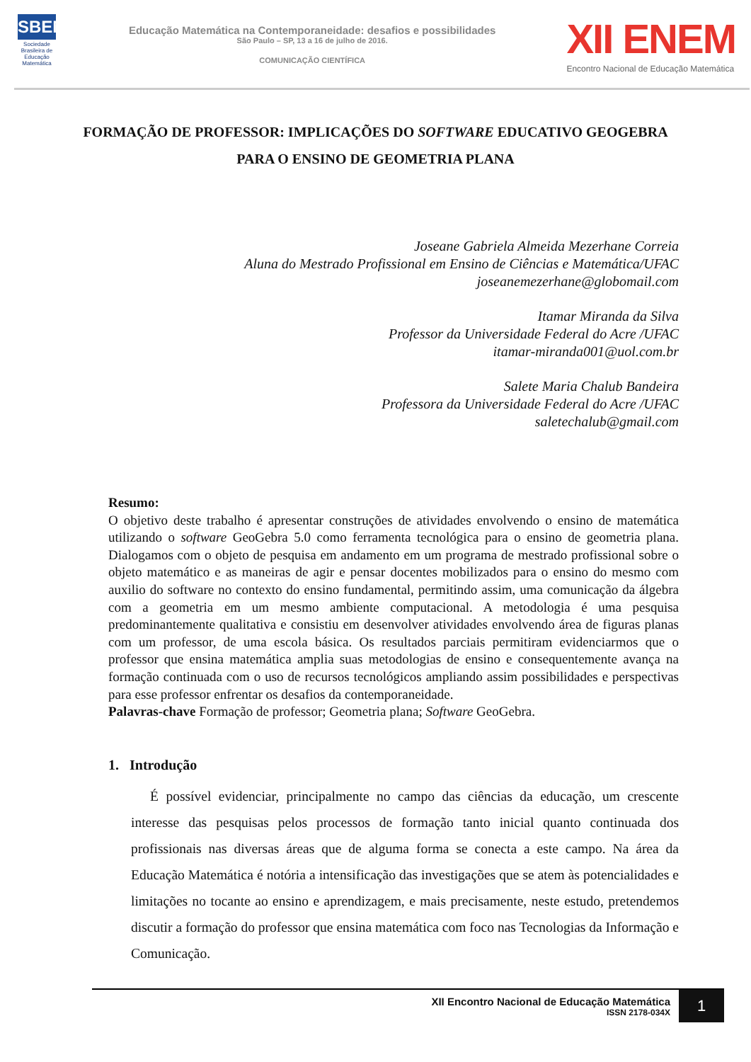SBEM
Sociedade Brasileira de Educação Matemática
Educação Matemática na Contemporaneidade: desafios e possibilidades
São Paulo – SP, 13 a 16 de julho de 2016.
COMUNICAÇÃO CIENTÍFICA
XII ENEM
Encontro Nacional de Educação Matemática
FORMAÇÃO DE PROFESSOR: IMPLICAÇÕES DO SOFTWARE EDUCATIVO GEOGEBRA PARA O ENSINO DE GEOMETRIA PLANA
Joseane Gabriela Almeida Mezerhane Correia
Aluna do Mestrado Profissional em Ensino de Ciências e Matemática/UFAC
joseanemezerhane@globomail.com
Itamar Miranda da Silva
Professor da Universidade Federal do Acre /UFAC
itamar-miranda001@uol.com.br
Salete Maria Chalub Bandeira
Professora da Universidade Federal do Acre /UFAC
saletechalub@gmail.com
Resumo:
O objetivo deste trabalho é apresentar construções de atividades envolvendo o ensino de matemática utilizando o software GeoGebra 5.0 como ferramenta tecnológica para o ensino de geometria plana. Dialogamos com o objeto de pesquisa em andamento em um programa de mestrado profissional sobre o objeto matemático e as maneiras de agir e pensar docentes mobilizados para o ensino do mesmo com auxilio do software no contexto do ensino fundamental, permitindo assim, uma comunicação da álgebra com a geometria em um mesmo ambiente computacional. A metodologia é uma pesquisa predominantemente qualitativa e consistiu em desenvolver atividades envolvendo área de figuras planas com um professor, de uma escola básica. Os resultados parciais permitiram evidenciarmos que o professor que ensina matemática amplia suas metodologias de ensino e consequentemente avança na formação continuada com o uso de recursos tecnológicos ampliando assim possibilidades e perspectivas para esse professor enfrentar os desafios da contemporaneidade.
Palavras-chave Formação de professor; Geometria plana; Software GeoGebra.
1. Introdução
É possível evidenciar, principalmente no campo das ciências da educação, um crescente interesse das pesquisas pelos processos de formação tanto inicial quanto continuada dos profissionais nas diversas áreas que de alguma forma se conecta a este campo. Na área da Educação Matemática é notória a intensificação das investigações que se atem às potencialidades e limitações no tocante ao ensino e aprendizagem, e mais precisamente, neste estudo, pretendemos discutir a formação do professor que ensina matemática com foco nas Tecnologias da Informação e Comunicação.
XII Encontro Nacional de Educação Matemática
ISSN 2178-034X
1